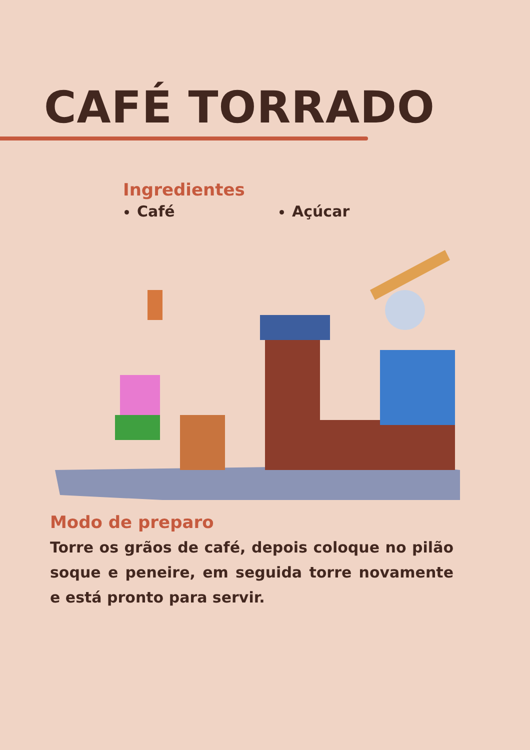CAFÉ TORRADO
Ingredientes
Café Açúcar
Modo de preparo
Torre os grãos de café, depois coloque no pilão soque e peneire, em seguida torre novamente e está pronto para servir.